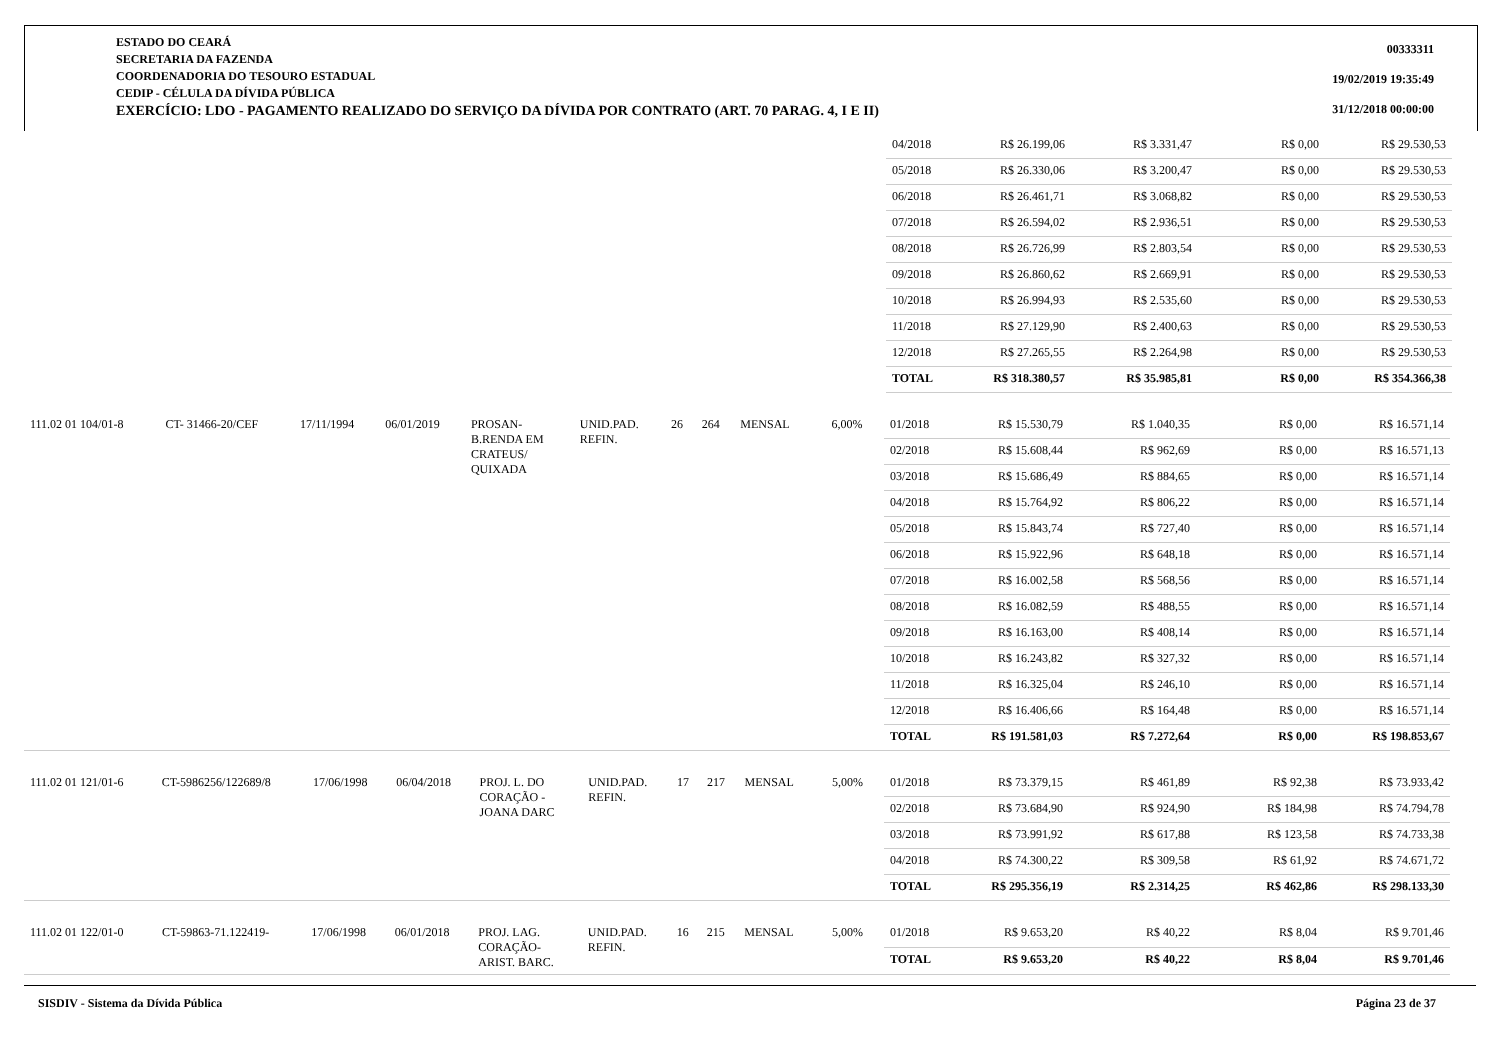ESTADO DO CEARÁ
SECRETARIA DA FAZENDA
COORDENADORIA DO TESOURO ESTADUAL
CEDIP - CÉLULA DA DÍVIDA PÚBLICA
EXERCÍCIO: LDO - PAGAMENTO REALIZADO DO SERVIÇO DA DÍVIDA POR CONTRATO (ART. 70 PARAG. 4, I E II)
00333311
19/02/2019 19:35:49
31/12/2018 00:00:00
| 04/2018 | R$ 26.199,06 | R$ 3.331,47 | R$ 0,00 | R$ 29.530,53 |
| 05/2018 | R$ 26.330,06 | R$ 3.200,47 | R$ 0,00 | R$ 29.530,53 |
| 06/2018 | R$ 26.461,71 | R$ 3.068,82 | R$ 0,00 | R$ 29.530,53 |
| 07/2018 | R$ 26.594,02 | R$ 2.936,51 | R$ 0,00 | R$ 29.530,53 |
| 08/2018 | R$ 26.726,99 | R$ 2.803,54 | R$ 0,00 | R$ 29.530,53 |
| 09/2018 | R$ 26.860,62 | R$ 2.669,91 | R$ 0,00 | R$ 29.530,53 |
| 10/2018 | R$ 26.994,93 | R$ 2.535,60 | R$ 0,00 | R$ 29.530,53 |
| 11/2018 | R$ 27.129,90 | R$ 2.400,63 | R$ 0,00 | R$ 29.530,53 |
| 12/2018 | R$ 27.265,55 | R$ 2.264,98 | R$ 0,00 | R$ 29.530,53 |
| TOTAL | R$ 318.380,57 | R$ 35.985,81 | R$ 0,00 | R$ 354.366,38 |
| 111.02 01 104/01-8 | CT- 31466-20/CEF | 17/11/1994 | 06/01/2019 | PROSAN- B.RENDA EM CRATEUS/ QUIXADA | UNID.PAD. REFIN. | 26 | 264 | MENSAL | 6,00% | |
| 01/2018 | R$ 15.530,79 | R$ 1.040,35 | R$ 0,00 | R$ 16.571,14 |
| 02/2018 | R$ 15.608,44 | R$ 962,69 | R$ 0,00 | R$ 16.571,13 |
| 03/2018 | R$ 15.686,49 | R$ 884,65 | R$ 0,00 | R$ 16.571,14 |
| 04/2018 | R$ 15.764,92 | R$ 806,22 | R$ 0,00 | R$ 16.571,14 |
| 05/2018 | R$ 15.843,74 | R$ 727,40 | R$ 0,00 | R$ 16.571,14 |
| 06/2018 | R$ 15.922,96 | R$ 648,18 | R$ 0,00 | R$ 16.571,14 |
| 07/2018 | R$ 16.002,58 | R$ 568,56 | R$ 0,00 | R$ 16.571,14 |
| 08/2018 | R$ 16.082,59 | R$ 488,55 | R$ 0,00 | R$ 16.571,14 |
| 09/2018 | R$ 16.163,00 | R$ 408,14 | R$ 0,00 | R$ 16.571,14 |
| 10/2018 | R$ 16.243,82 | R$ 327,32 | R$ 0,00 | R$ 16.571,14 |
| 11/2018 | R$ 16.325,04 | R$ 246,10 | R$ 0,00 | R$ 16.571,14 |
| 12/2018 | R$ 16.406,66 | R$ 164,48 | R$ 0,00 | R$ 16.571,14 |
| TOTAL | R$ 191.581,03 | R$ 7.272,64 | R$ 0,00 | R$ 198.853,67 |
| 111.02 01 121/01-6 | CT-5986256/122689/8 | 17/06/1998 | 06/04/2018 | PROJ. L. DO CORAÇÃO - JOANA DARC | UNID.PAD. REFIN. | 17 | 217 | MENSAL | 5,00% | |
| 01/2018 | R$ 73.379,15 | R$ 461,89 | R$ 92,38 | R$ 73.933,42 |
| 02/2018 | R$ 73.684,90 | R$ 924,90 | R$ 184,98 | R$ 74.794,78 |
| 03/2018 | R$ 73.991,92 | R$ 617,88 | R$ 123,58 | R$ 74.733,38 |
| 04/2018 | R$ 74.300,22 | R$ 309,58 | R$ 61,92 | R$ 74.671,72 |
| TOTAL | R$ 295.356,19 | R$ 2.314,25 | R$ 462,86 | R$ 298.133,30 |
| 111.02 01 122/01-0 | CT-59863-71.122419- | 17/06/1998 | 06/01/2018 | PROJ. LAG. CORAÇÃO- ARIST. BARC. | UNID.PAD. REFIN. | 16 | 215 | MENSAL | 5,00% | |
| 01/2018 | R$ 9.653,20 | R$ 40,22 | R$ 8,04 | R$ 9.701,46 |
| TOTAL | R$ 9.653,20 | R$ 40,22 | R$ 8,04 | R$ 9.701,46 |
SISDIV - Sistema da Dívida Pública Página 23 de 37